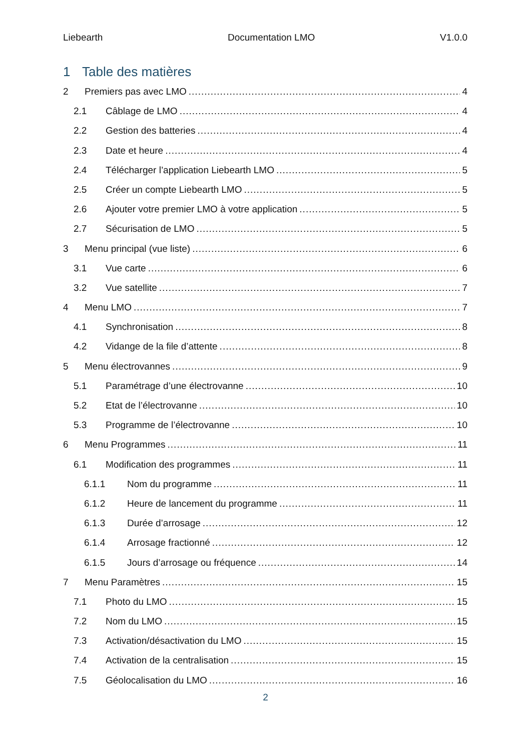Liebearth Documentation LMO V1.0.0
1 Table des matières
2 Premiers pas avec LMO 4
2.1 Câblage de LMO 4
2.2 Gestion des batteries 4
2.3 Date et heure 4
2.4 Télécharger l’application Liebearth LMO 5
2.5 Créer un compte Liebearth LMO 5
2.6 Ajouter votre premier LMO à votre application 5
2.7 Sécurisation de LMO 5
3 Menu principal (vue liste) 6
3.1 Vue carte 6
3.2 Vue satellite 7
4 Menu LMO 7
4.1 Synchronisation 8
4.2 Vidange de la file d’attente 8
5 Menu électrovannes 9
5.1 Paramétrage d’une électrovanne 10
5.2 Etat de l’électrovanne 10
5.3 Programme de l’électrovanne 10
6 Menu Programmes 11
6.1 Modification des programmes 11
6.1.1 Nom du programme 11
6.1.2 Heure de lancement du programme 11
6.1.3 Durée d’arrosage 12
6.1.4 Arrosage fractionné 12
6.1.5 Jours d’arrosage ou fréquence 14
7 Menu Paramètres 15
7.1 Photo du LMO 15
7.2 Nom du LMO 15
7.3 Activation/désactivation du LMO 15
7.4 Activation de la centralisation 15
7.5 Géolocalisation du LMO 16
2